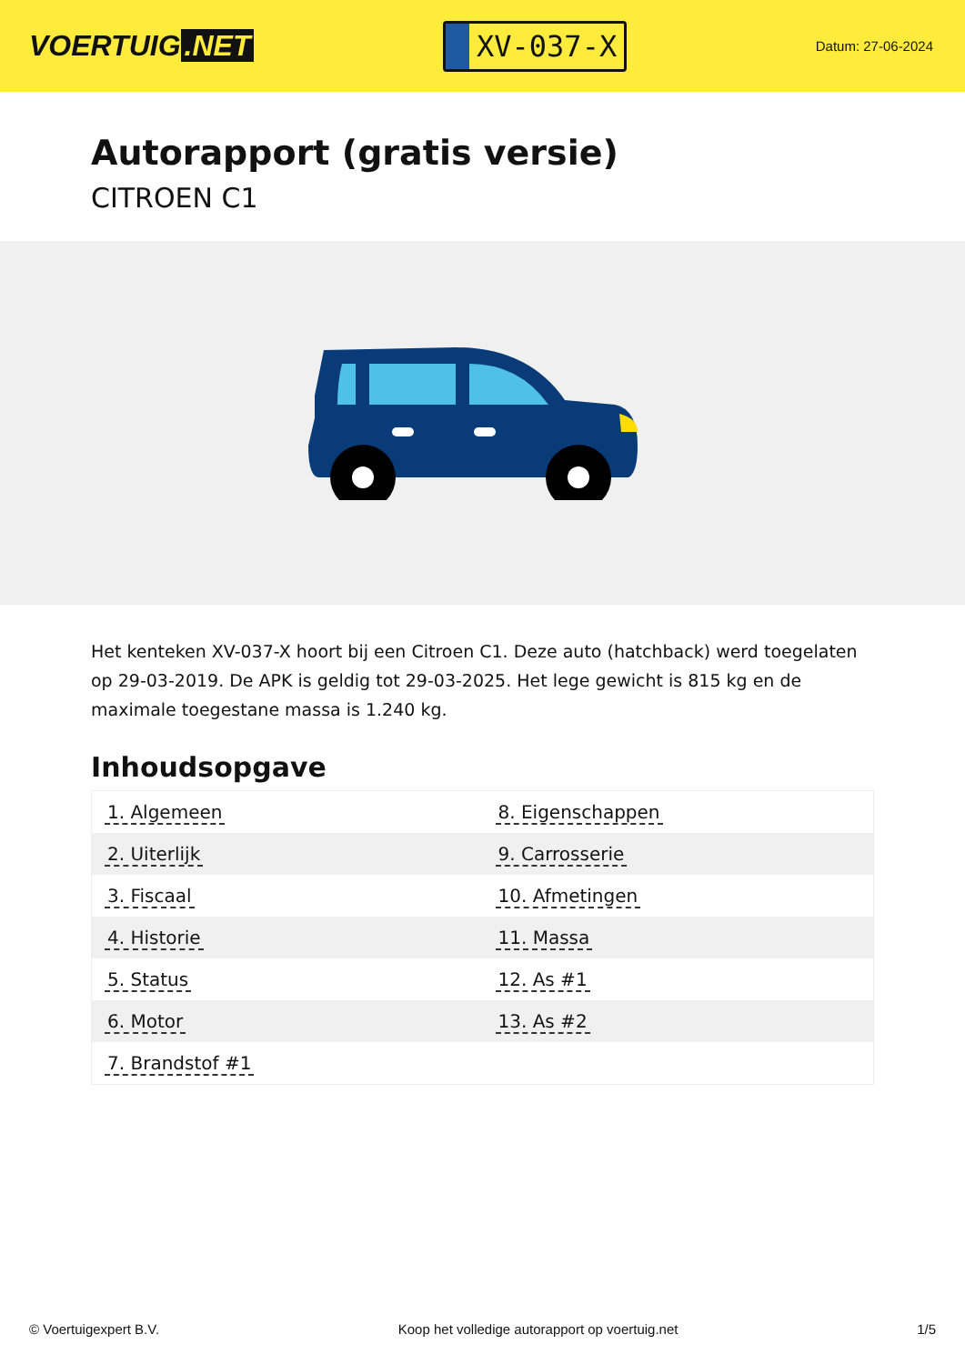VOERTUIG.NET
XV-037-X
Datum: 27-06-2024
Autorapport (gratis versie)
CITROEN C1
Het kenteken XV-037-X hoort bij een Citroen C1. Deze auto (hatchback) werd toegelaten op 29-03-2019. De APK is geldig tot 29-03-2025. Het lege gewicht is 815 kg en de maximale toegestane massa is 1.240 kg.
Inhoudsopgave
| 1. Algemeen | 8. Eigenschappen |
| 2. Uiterlijk | 9. Carrosserie |
| 3. Fiscaal | 10. Afmetingen |
| 4. Historie | 11. Massa |
| 5. Status | 12. As #1 |
| 6. Motor | 13. As #2 |
| 7. Brandstof #1 | |
© Voertuigexpert B.V. Koop het volledige autorapport op voertuig.net
1/5